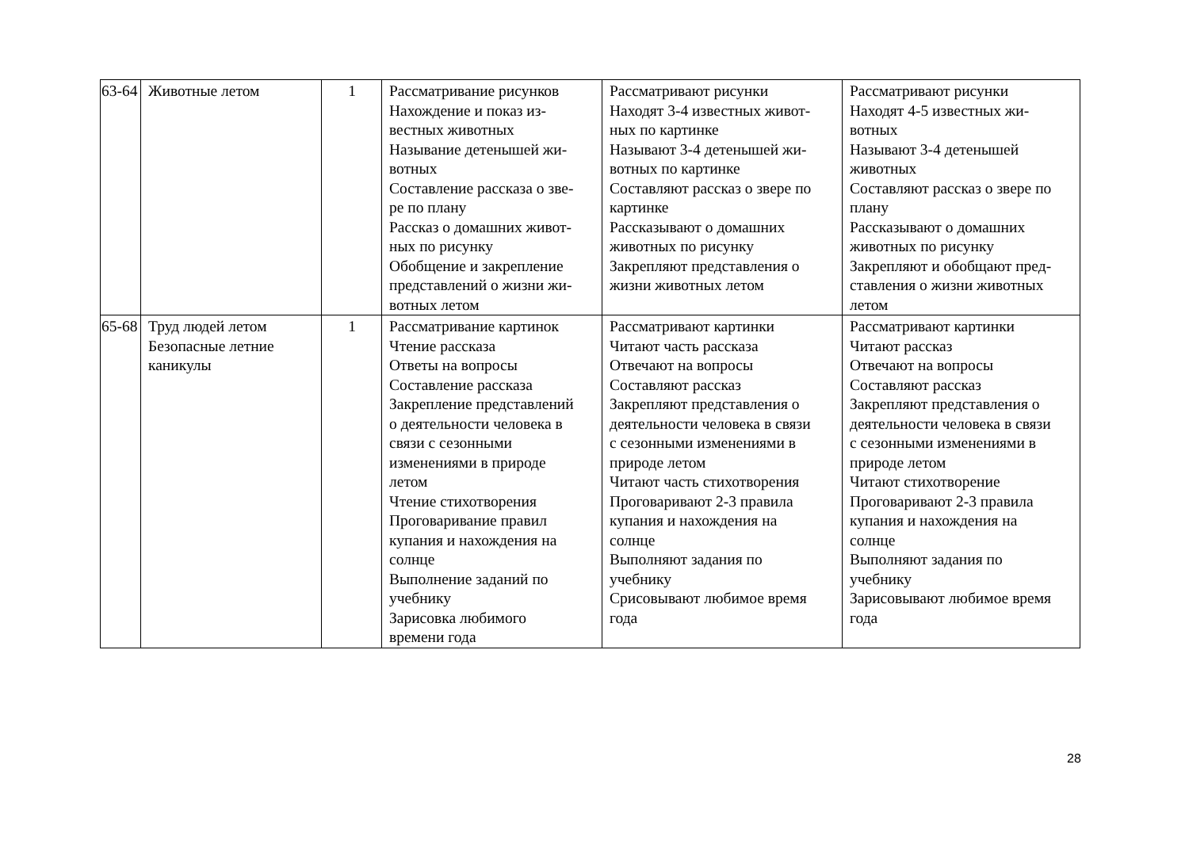| 63-64 | Животные летом | 1 | Рассматривание рисунков Нахождение и показ из- вестных животных Называние детенышей жи- вотных Составление рассказа о зве- ре по плану Рассказ о домашних живот- ных по рисунку Обобщение и закрепление представлений о жизни жи- вотных летом | Рассматривают рисунки Находят 3-4 известных живот- ных по картинке Называют 3-4 детенышей жи- вотных по картинке Составляют рассказ о звере по картинке Рассказывают о домашних животных по рисунку Закрепляют представления о жизни животных летом | Рассматривают рисунки Находят 4-5 известных жи- вотных Называют 3-4 детенышей животных Составляют рассказ о звере по плану Рассказывают о домашних животных по рисунку Закрепляют и обобщают пред- ставления о жизни животных летом |
| 65-68 | Труд людей летом Безопасные летние каникулы | 1 | Рассматривание картинок Чтение рассказа Ответы на вопросы Составление рассказа Закрепление представлений о деятельности человека в связи с сезонными изменениями в природе летом Чтение стихотворения Проговаривание правил купания и нахождения на солнце Выполнение заданий по учебнику Зарисовка любимого времени года | Рассматривают картинки Читают часть рассказа Отвечают на вопросы Составляют рассказ Закрепляют представления о деятельности человека в связи с сезонными изменениями в природе летом Читают часть стихотворения Проговаривают 2-3 правила купания и нахождения на солнце Выполняют задания по учебнику Срисовывают любимое время года | Рассматривают картинки Читают рассказ Отвечают на вопросы Составляют рассказ Закрепляют представления о деятельности человека в связи с сезонными изменениями в природе летом Читают стихотворение Проговаривают 2-3 правила купания и нахождения на солнце Выполняют задания по учебнику Зарисовывают любимое время года |
28